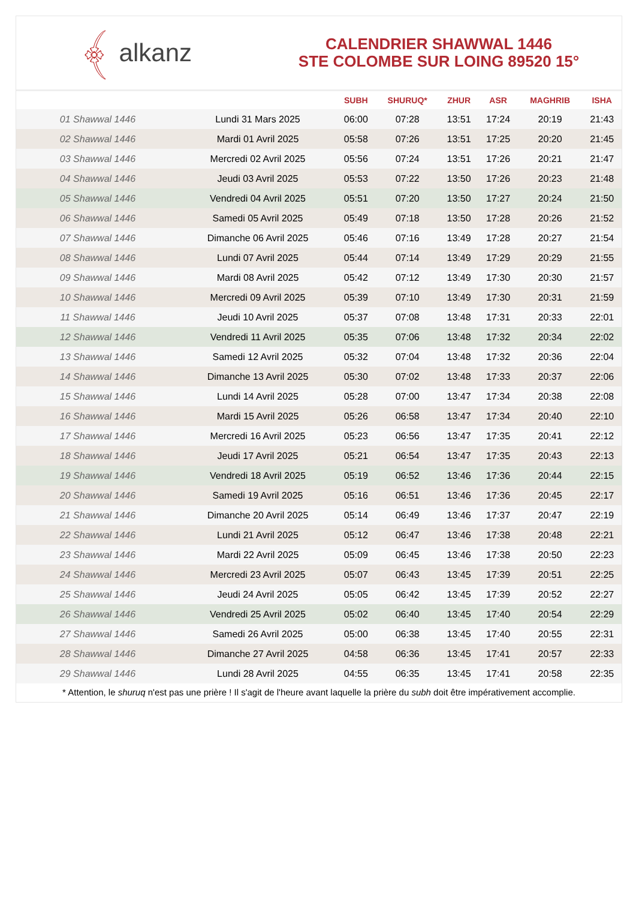﴾ alkanz
CALENDRIER SHAWWAL 1446
STE COLOMBE SUR LOING 89520 15°
| | | SUBH | SHURUQ* | ZHUR | ASR | MAGHRIB | ISHA |
| --- | --- | --- | --- | --- | --- | --- | --- |
| 01 Shawwal 1446 | Lundi 31 Mars 2025 | 06:00 | 07:28 | 13:51 | 17:24 | 20:19 | 21:43 |
| 02 Shawwal 1446 | Mardi 01 Avril 2025 | 05:58 | 07:26 | 13:51 | 17:25 | 20:20 | 21:45 |
| 03 Shawwal 1446 | Mercredi 02 Avril 2025 | 05:56 | 07:24 | 13:51 | 17:26 | 20:21 | 21:47 |
| 04 Shawwal 1446 | Jeudi 03 Avril 2025 | 05:53 | 07:22 | 13:50 | 17:26 | 20:23 | 21:48 |
| 05 Shawwal 1446 | Vendredi 04 Avril 2025 | 05:51 | 07:20 | 13:50 | 17:27 | 20:24 | 21:50 |
| 06 Shawwal 1446 | Samedi 05 Avril 2025 | 05:49 | 07:18 | 13:50 | 17:28 | 20:26 | 21:52 |
| 07 Shawwal 1446 | Dimanche 06 Avril 2025 | 05:46 | 07:16 | 13:49 | 17:28 | 20:27 | 21:54 |
| 08 Shawwal 1446 | Lundi 07 Avril 2025 | 05:44 | 07:14 | 13:49 | 17:29 | 20:29 | 21:55 |
| 09 Shawwal 1446 | Mardi 08 Avril 2025 | 05:42 | 07:12 | 13:49 | 17:30 | 20:30 | 21:57 |
| 10 Shawwal 1446 | Mercredi 09 Avril 2025 | 05:39 | 07:10 | 13:49 | 17:30 | 20:31 | 21:59 |
| 11 Shawwal 1446 | Jeudi 10 Avril 2025 | 05:37 | 07:08 | 13:48 | 17:31 | 20:33 | 22:01 |
| 12 Shawwal 1446 | Vendredi 11 Avril 2025 | 05:35 | 07:06 | 13:48 | 17:32 | 20:34 | 22:02 |
| 13 Shawwal 1446 | Samedi 12 Avril 2025 | 05:32 | 07:04 | 13:48 | 17:32 | 20:36 | 22:04 |
| 14 Shawwal 1446 | Dimanche 13 Avril 2025 | 05:30 | 07:02 | 13:48 | 17:33 | 20:37 | 22:06 |
| 15 Shawwal 1446 | Lundi 14 Avril 2025 | 05:28 | 07:00 | 13:47 | 17:34 | 20:38 | 22:08 |
| 16 Shawwal 1446 | Mardi 15 Avril 2025 | 05:26 | 06:58 | 13:47 | 17:34 | 20:40 | 22:10 |
| 17 Shawwal 1446 | Mercredi 16 Avril 2025 | 05:23 | 06:56 | 13:47 | 17:35 | 20:41 | 22:12 |
| 18 Shawwal 1446 | Jeudi 17 Avril 2025 | 05:21 | 06:54 | 13:47 | 17:35 | 20:43 | 22:13 |
| 19 Shawwal 1446 | Vendredi 18 Avril 2025 | 05:19 | 06:52 | 13:46 | 17:36 | 20:44 | 22:15 |
| 20 Shawwal 1446 | Samedi 19 Avril 2025 | 05:16 | 06:51 | 13:46 | 17:36 | 20:45 | 22:17 |
| 21 Shawwal 1446 | Dimanche 20 Avril 2025 | 05:14 | 06:49 | 13:46 | 17:37 | 20:47 | 22:19 |
| 22 Shawwal 1446 | Lundi 21 Avril 2025 | 05:12 | 06:47 | 13:46 | 17:38 | 20:48 | 22:21 |
| 23 Shawwal 1446 | Mardi 22 Avril 2025 | 05:09 | 06:45 | 13:46 | 17:38 | 20:50 | 22:23 |
| 24 Shawwal 1446 | Mercredi 23 Avril 2025 | 05:07 | 06:43 | 13:45 | 17:39 | 20:51 | 22:25 |
| 25 Shawwal 1446 | Jeudi 24 Avril 2025 | 05:05 | 06:42 | 13:45 | 17:39 | 20:52 | 22:27 |
| 26 Shawwal 1446 | Vendredi 25 Avril 2025 | 05:02 | 06:40 | 13:45 | 17:40 | 20:54 | 22:29 |
| 27 Shawwal 1446 | Samedi 26 Avril 2025 | 05:00 | 06:38 | 13:45 | 17:40 | 20:55 | 22:31 |
| 28 Shawwal 1446 | Dimanche 27 Avril 2025 | 04:58 | 06:36 | 13:45 | 17:41 | 20:57 | 22:33 |
| 29 Shawwal 1446 | Lundi 28 Avril 2025 | 04:55 | 06:35 | 13:45 | 17:41 | 20:58 | 22:35 |
* Attention, le shuruq n'est pas une prière ! Il s'agit de l'heure avant laquelle la prière du subh doit être impérativement accomplie.